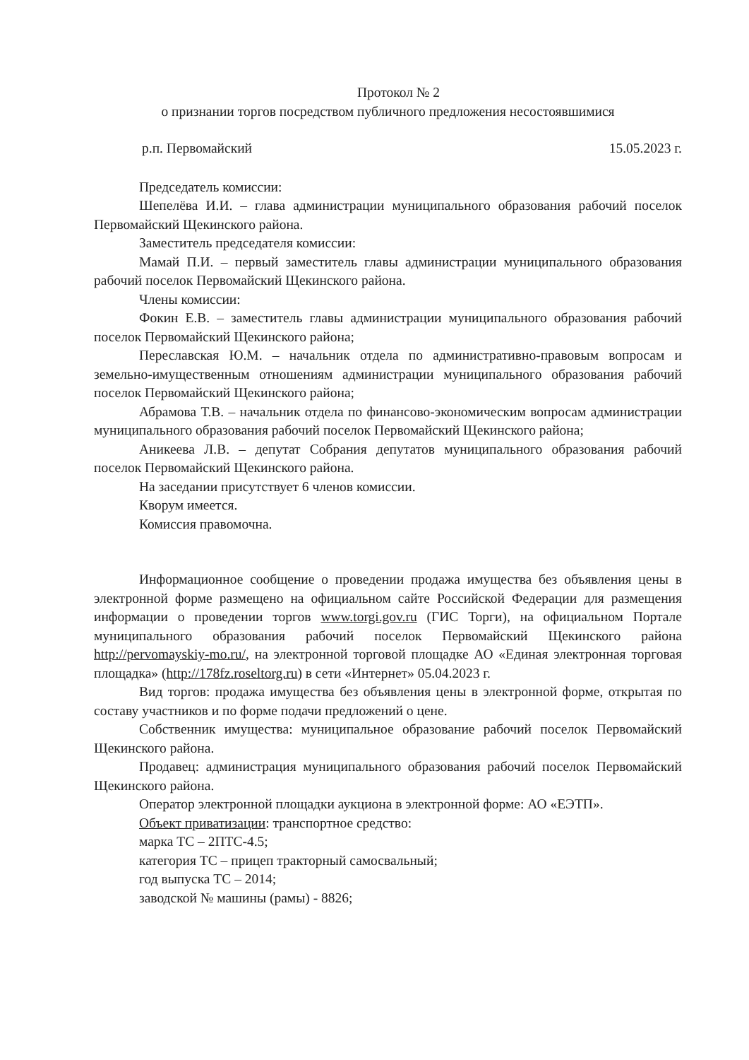Протокол № 2
о признании торгов посредством публичного предложения несостоявшимися
р.п. Первомайский 15.05.2023 г.
Председатель комиссии:
Шепелёва И.И. – глава администрации муниципального образования рабочий поселок Первомайский Щекинского района.
Заместитель председателя комиссии:
Мамай П.И. – первый заместитель главы администрации муниципального образования рабочий поселок Первомайский Щекинского района.
Члены комиссии:
Фокин Е.В. – заместитель главы администрации муниципального образования рабочий поселок Первомайский Щекинского района;
Переславская Ю.М. – начальник отдела по административно-правовым вопросам и земельно-имущественным отношениям администрации муниципального образования рабочий поселок Первомайский Щекинского района;
Абрамова Т.В. – начальник отдела по финансово-экономическим вопросам администрации муниципального образования рабочий поселок Первомайский Щекинского района;
Аникеева Л.В. – депутат Собрания депутатов муниципального образования рабочий поселок Первомайский Щекинского района.
На заседании присутствует 6 членов комиссии.
Кворум имеется.
Комиссия правомочна.
Информационное сообщение о проведении продажа имущества без объявления цены в электронной форме размещено на официальном сайте Российской Федерации для размещения информации о проведении торгов www.torgi.gov.ru (ГИС Торги), на официальном Портале муниципального образования рабочий поселок Первомайский Щекинского района http://pervomayskiy-mo.ru/, на электронной торговой площадке АО «Единая электронная торговая площадка» (http://178fz.roseltorg.ru) в сети «Интернет» 05.04.2023 г.
Вид торгов: продажа имущества без объявления цены в электронной форме, открытая по составу участников и по форме подачи предложений о цене.
Собственник имущества: муниципальное образование рабочий поселок Первомайский Щекинского района.
Продавец: администрация муниципального образования рабочий поселок Первомайский Щекинского района.
Оператор электронной площадки аукциона в электронной форме: АО «ЕЭТП».
Объект приватизации: транспортное средство:
марка ТС – 2ПТС-4.5;
категория ТС – прицеп тракторный самосвальный;
год выпуска ТС – 2014;
заводской № машины (рамы) - 8826;